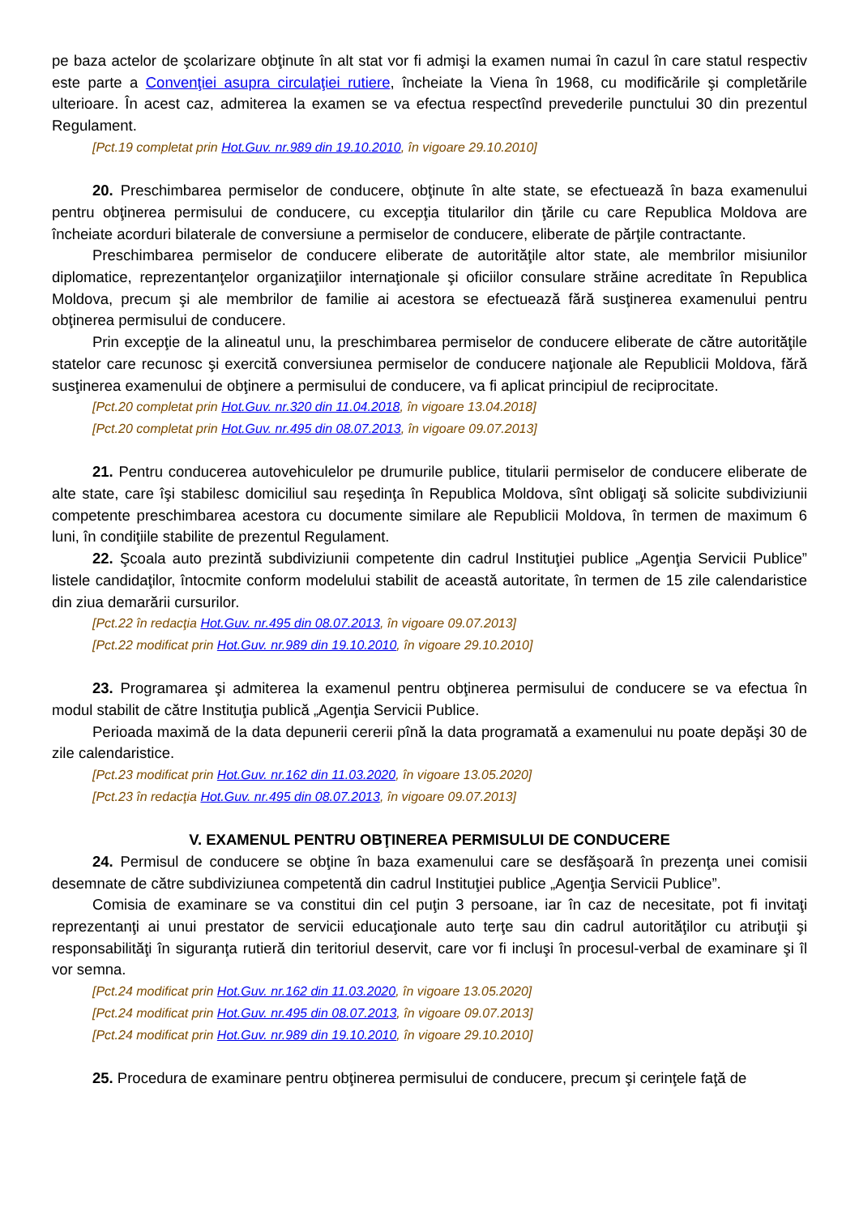pe baza actelor de şcolarizare obţinute în alt stat vor fi admişi la examen numai în cazul în care statul respectiv este parte a Convenţiei asupra circulaţiei rutiere, încheiate la Viena în 1968, cu modificările şi completările ulterioare. În acest caz, admiterea la examen se va efectua respectînd prevederile punctului 30 din prezentul Regulament.
[Pct.19 completat prin Hot.Guv. nr.989 din 19.10.2010, în vigoare 29.10.2010]
20. Preschimbarea permiselor de conducere, obţinute în alte state, se efectuează în baza examenului pentru obţinerea permisului de conducere, cu excepţia titularilor din ţările cu care Republica Moldova are încheiate acorduri bilaterale de conversiune a permiselor de conducere, eliberate de părţile contractante.
Preschimbarea permiselor de conducere eliberate de autorităţile altor state, ale membrilor misiunilor diplomatice, reprezentanţelor organizaţiilor internaţionale şi oficiilor consulare străine acreditate în Republica Moldova, precum şi ale membrilor de familie ai acestora se efectuează fără susţinerea examenului pentru obţinerea permisului de conducere.
Prin excepţie de la alineatul unu, la preschimbarea permiselor de conducere eliberate de către autorităţile statelor care recunosc şi exercită conversiunea permiselor de conducere naţionale ale Republicii Moldova, fără susţinerea examenului de obţinere a permisului de conducere, va fi aplicat principiul de reciprocitate.
[Pct.20 completat prin Hot.Guv. nr.320 din 11.04.2018, în vigoare 13.04.2018]
[Pct.20 completat prin Hot.Guv. nr.495 din 08.07.2013, în vigoare 09.07.2013]
21. Pentru conducerea autovehiculelor pe drumurile publice, titularii permiselor de conducere eliberate de alte state, care îşi stabilesc domiciliul sau reşedinţa în Republica Moldova, sînt obligaţi să solicite subdiviziunii competente preschimbarea acestora cu documente similare ale Republicii Moldova, în termen de maximum 6 luni, în condiţiile stabilite de prezentul Regulament.
22. Şcoala auto prezintă subdiviziunii competente din cadrul Instituţiei publice „Agenţia Servicii Publice” listele candidaţilor, întocmite conform modelului stabilit de această autoritate, în termen de 15 zile calendaristice din ziua demarării cursurilor.
[Pct.22 în redacţia Hot.Guv. nr.495 din 08.07.2013, în vigoare 09.07.2013]
[Pct.22 modificat prin Hot.Guv. nr.989 din 19.10.2010, în vigoare 29.10.2010]
23. Programarea şi admiterea la examenul pentru obţinerea permisului de conducere se va efectua în modul stabilit de către Instituţia publică „Agenţia Servicii Publice.
Perioada maximă de la data depunerii cererii pînă la data programată a examenului nu poate depăşi 30 de zile calendaristice.
[Pct.23 modificat prin Hot.Guv. nr.162 din 11.03.2020, în vigoare 13.05.2020]
[Pct.23 în redacţia Hot.Guv. nr.495 din 08.07.2013, în vigoare 09.07.2013]
V. EXAMENUL PENTRU OBŢINEREA PERMISULUI DE CONDUCERE
24. Permisul de conducere se obţine în baza examenului care se desfăşoară în prezenţa unei comisii desemnate de către subdiviziunea competentă din cadrul Instituţiei publice „Agenţia Servicii Publice”.
Comisia de examinare se va constitui din cel puţin 3 persoane, iar în caz de necesitate, pot fi invitaţi reprezentanţi ai unui prestator de servicii educaţionale auto terţe sau din cadrul autorităţilor cu atribuţii şi responsabilităţi în siguranţa rutieră din teritoriul deservit, care vor fi incluşi în procesul-verbal de examinare şi îl vor semna.
[Pct.24 modificat prin Hot.Guv. nr.162 din 11.03.2020, în vigoare 13.05.2020]
[Pct.24 modificat prin Hot.Guv. nr.495 din 08.07.2013, în vigoare 09.07.2013]
[Pct.24 modificat prin Hot.Guv. nr.989 din 19.10.2010, în vigoare 29.10.2010]
25. Procedura de examinare pentru obţinerea permisului de conducere, precum şi cerinţele faţă de